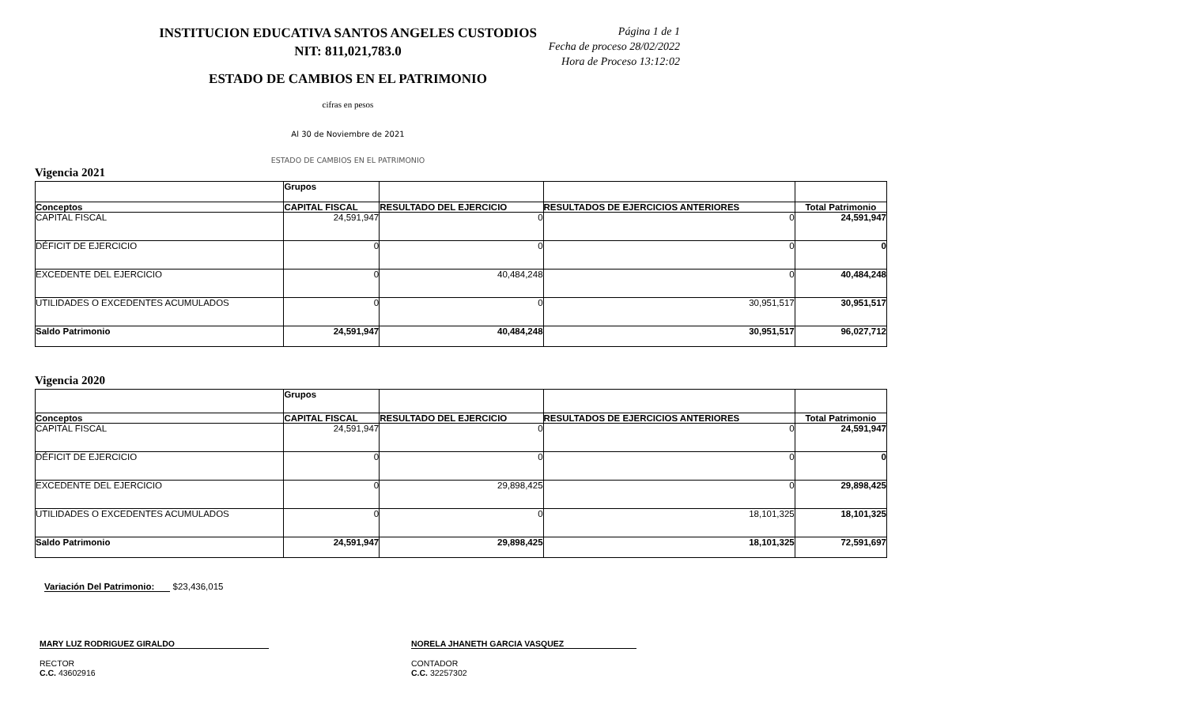INSTITUCION EDUCATIVA SANTOS ANGELES CUSTODIOS
NIT: 811,021,783.0
ESTADO DE CAMBIOS EN EL PATRIMONIO
cifras en pesos
Al 30 de Noviembre de 2021
ESTADO DE CAMBIOS EN EL PATRIMONIO
Página 1 de 1
Fecha de proceso 28/02/2022
Hora de Proceso 13:12:02
Vigencia 2021
| | Grupos | | | |
| --- | --- | --- | --- | --- |
| Conceptos | CAPITAL FISCAL | RESULTADO DEL EJERCICIO | RESULTADOS DE EJERCICIOS ANTERIORES | Total Patrimonio |
| CAPITAL FISCAL | 24,591,947 | 0 | 0 | 24,591,947 |
| DÉFICIT DE EJERCICIO | 0 | 0 | 0 | 0 |
| EXCEDENTE DEL EJERCICIO | 0 | 40,484,248 | 0 | 40,484,248 |
| UTILIDADES O EXCEDENTES ACUMULADOS | 0 | 0 | 30,951,517 | 30,951,517 |
| Saldo Patrimonio | 24,591,947 | 40,484,248 | 30,951,517 | 96,027,712 |
Vigencia 2020
| | Grupos | | | |
| --- | --- | --- | --- | --- |
| Conceptos | CAPITAL FISCAL | RESULTADO DEL EJERCICIO | RESULTADOS DE EJERCICIOS ANTERIORES | Total Patrimonio |
| CAPITAL FISCAL | 24,591,947 | 0 | 0 | 24,591,947 |
| DÉFICIT DE EJERCICIO | 0 | 0 | 0 | 0 |
| EXCEDENTE DEL EJERCICIO | 0 | 29,898,425 | 0 | 29,898,425 |
| UTILIDADES O EXCEDENTES ACUMULADOS | 0 | 0 | 18,101,325 | 18,101,325 |
| Saldo Patrimonio | 24,591,947 | 29,898,425 | 18,101,325 | 72,591,697 |
Variación Del Patrimonio: $23,436,015
MARY LUZ RODRIGUEZ GIRALDO
RECTOR
C.C. 43602916
NORELA JHANETH GARCIA VASQUEZ
CONTADOR
C.C. 32257302